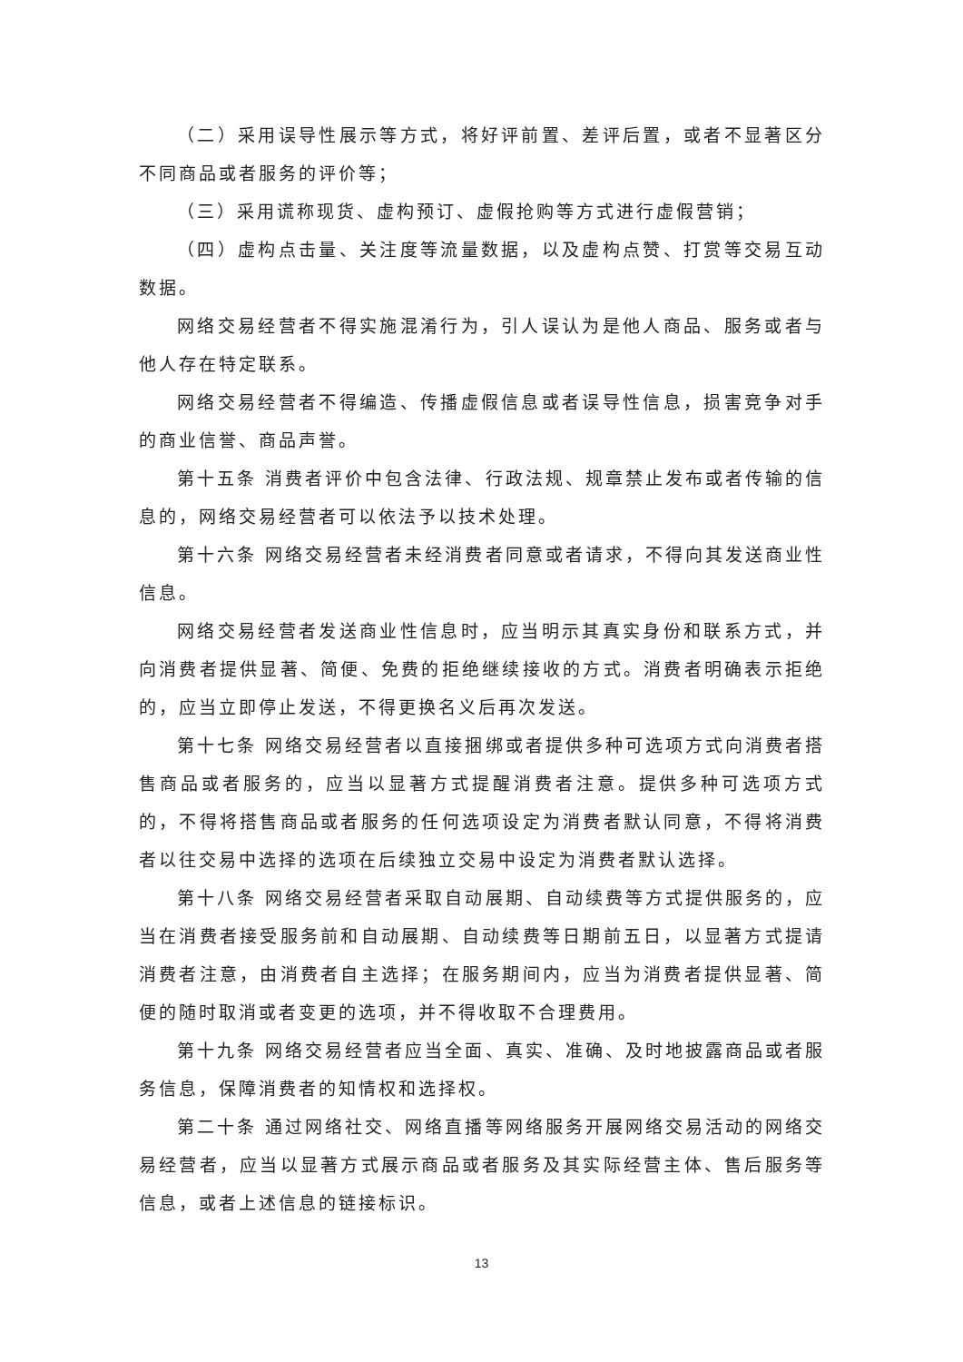（二）采用误导性展示等方式，将好评前置、差评后置，或者不显著区分不同商品或者服务的评价等；
（三）采用谎称现货、虚构预订、虚假抢购等方式进行虚假营销；
（四）虚构点击量、关注度等流量数据，以及虚构点赞、打赏等交易互动数据。
网络交易经营者不得实施混淆行为，引人误认为是他人商品、服务或者与他人存在特定联系。
网络交易经营者不得编造、传播虚假信息或者误导性信息，损害竞争对手的商业信誉、商品声誉。
第十五条 消费者评价中包含法律、行政法规、规章禁止发布或者传输的信息的，网络交易经营者可以依法予以技术处理。
第十六条 网络交易经营者未经消费者同意或者请求，不得向其发送商业性信息。
网络交易经营者发送商业性信息时，应当明示其真实身份和联系方式，并向消费者提供显著、简便、免费的拒绝继续接收的方式。消费者明确表示拒绝的，应当立即停止发送，不得更换名义后再次发送。
第十七条 网络交易经营者以直接捆绑或者提供多种可选项方式向消费者搭售商品或者服务的，应当以显著方式提醒消费者注意。提供多种可选项方式的，不得将搭售商品或者服务的任何选项设定为消费者默认同意，不得将消费者以往交易中选择的选项在后续独立交易中设定为消费者默认选择。
第十八条 网络交易经营者采取自动展期、自动续费等方式提供服务的，应当在消费者接受服务前和自动展期、自动续费等日期前五日，以显著方式提请消费者注意，由消费者自主选择；在服务期间内，应当为消费者提供显著、简便的随时取消或者变更的选项，并不得收取不合理费用。
第十九条 网络交易经营者应当全面、真实、准确、及时地披露商品或者服务信息，保障消费者的知情权和选择权。
第二十条 通过网络社交、网络直播等网络服务开展网络交易活动的网络交易经营者，应当以显著方式展示商品或者服务及其实际经营主体、售后服务等信息，或者上述信息的链接标识。
13